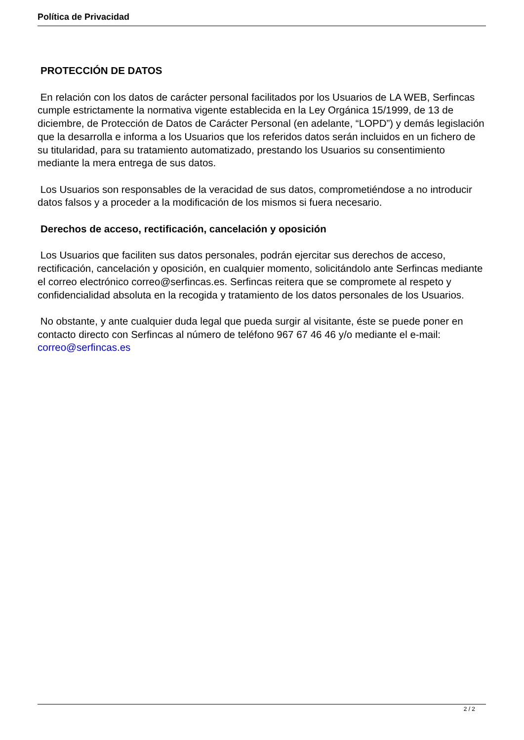Política de Privacidad
PROTECCIÓN DE DATOS
En relación con los datos de carácter personal facilitados por los Usuarios de LA WEB, Serfincas cumple estrictamente la normativa vigente establecida en la Ley Orgánica 15/1999, de 13 de diciembre, de Protección de Datos de Carácter Personal (en adelante, “LOPD”) y demás legislación que la desarrolla e informa a los Usuarios que los referidos datos serán incluidos en un fichero de su titularidad, para su tratamiento automatizado, prestando los Usuarios su consentimiento mediante la mera entrega de sus datos.
Los Usuarios son responsables de la veracidad de sus datos, comprometiéndose a no introducir datos falsos y a proceder a la modificación de los mismos si fuera necesario.
Derechos de acceso, rectificación, cancelación y oposición
Los Usuarios que faciliten sus datos personales, podrán ejercitar sus derechos de acceso, rectificación, cancelación y oposición, en cualquier momento, solicitándolo ante Serfincas mediante el correo electrónico correo@serfincas.es. Serfincas reitera que se compromete al respeto y confidencialidad absoluta en la recogida y tratamiento de los datos personales de los Usuarios.
No obstante, y ante cualquier duda legal que pueda surgir al visitante, éste se puede poner en contacto directo con Serfincas al número de teléfono 967 67 46 46 y/o mediante el e-mail: correo@serfincas.es
2 / 2